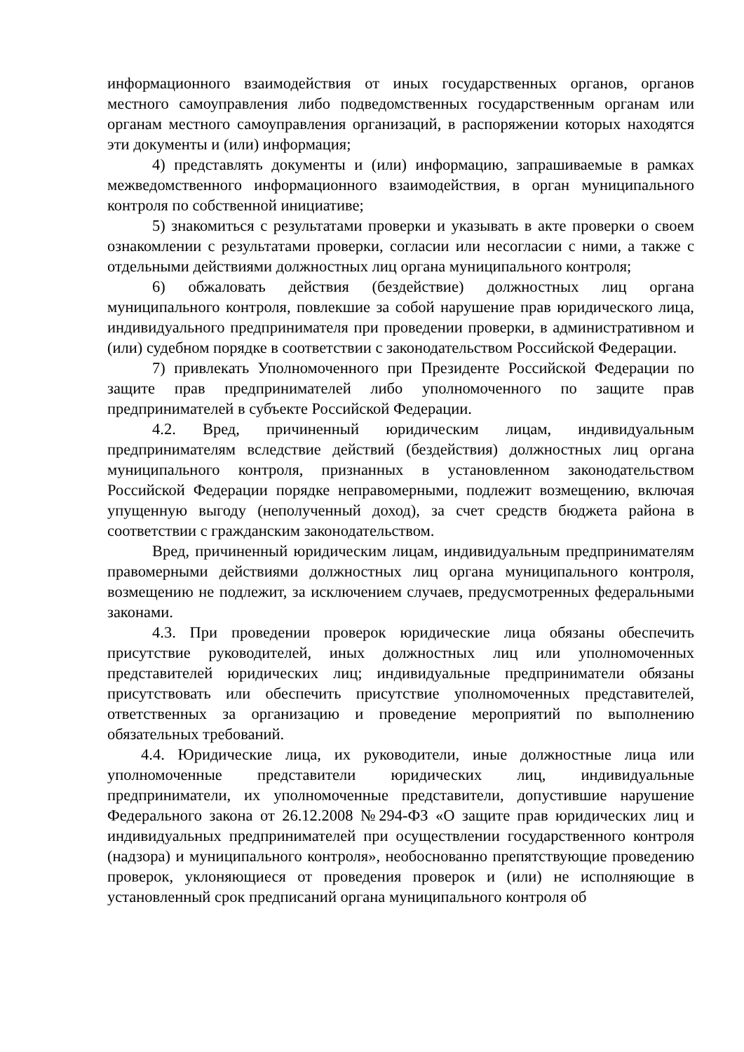информационного взаимодействия от иных государственных органов, органов местного самоуправления либо подведомственных государственным органам или органам местного самоуправления организаций, в распоряжении которых находятся эти документы и (или) информация;
4) представлять документы и (или) информацию, запрашиваемые в рамках межведомственного информационного взаимодействия, в орган муниципального контроля по собственной инициативе;
5) знакомиться с результатами проверки и указывать в акте проверки о своем ознакомлении с результатами проверки, согласии или несогласии с ними, а также с отдельными действиями должностных лиц органа муниципального контроля;
6) обжаловать действия (бездействие) должностных лиц органа муниципального контроля, повлекшие за собой нарушение прав юридического лица, индивидуального предпринимателя при проведении проверки, в административном и (или) судебном порядке в соответствии с законодательством Российской Федерации.
7) привлекать Уполномоченного при Президенте Российской Федерации по защите прав предпринимателей либо уполномоченного по защите прав предпринимателей в субъекте Российской Федерации.
4.2. Вред, причиненный юридическим лицам, индивидуальным предпринимателям вследствие действий (бездействия) должностных лиц органа муниципального контроля, признанных в установленном законодательством Российской Федерации порядке неправомерными, подлежит возмещению, включая упущенную выгоду (неполученный доход), за счет средств бюджета района в соответствии с гражданским законодательством.
Вред, причиненный юридическим лицам, индивидуальным предпринимателям правомерными действиями должностных лиц органа муниципального контроля, возмещению не подлежит, за исключением случаев, предусмотренных федеральными законами.
4.3. При проведении проверок юридические лица обязаны обеспечить присутствие руководителей, иных должностных лиц или уполномоченных представителей юридических лиц; индивидуальные предприниматели обязаны присутствовать или обеспечить присутствие уполномоченных представителей, ответственных за организацию и проведение мероприятий по выполнению обязательных требований.
4.4. Юридические лица, их руководители, иные должностные лица или уполномоченные представители юридических лиц, индивидуальные предприниматели, их уполномоченные представители, допустившие нарушение Федерального закона от 26.12.2008 №294-ФЗ «О защите прав юридических лиц и индивидуальных предпринимателей при осуществлении государственного контроля (надзора) и муниципального контроля», необоснованно препятствующие проведению проверок, уклоняющиеся от проведения проверок и (или) не исполняющие в установленный срок предписаний органа муниципального контроля об